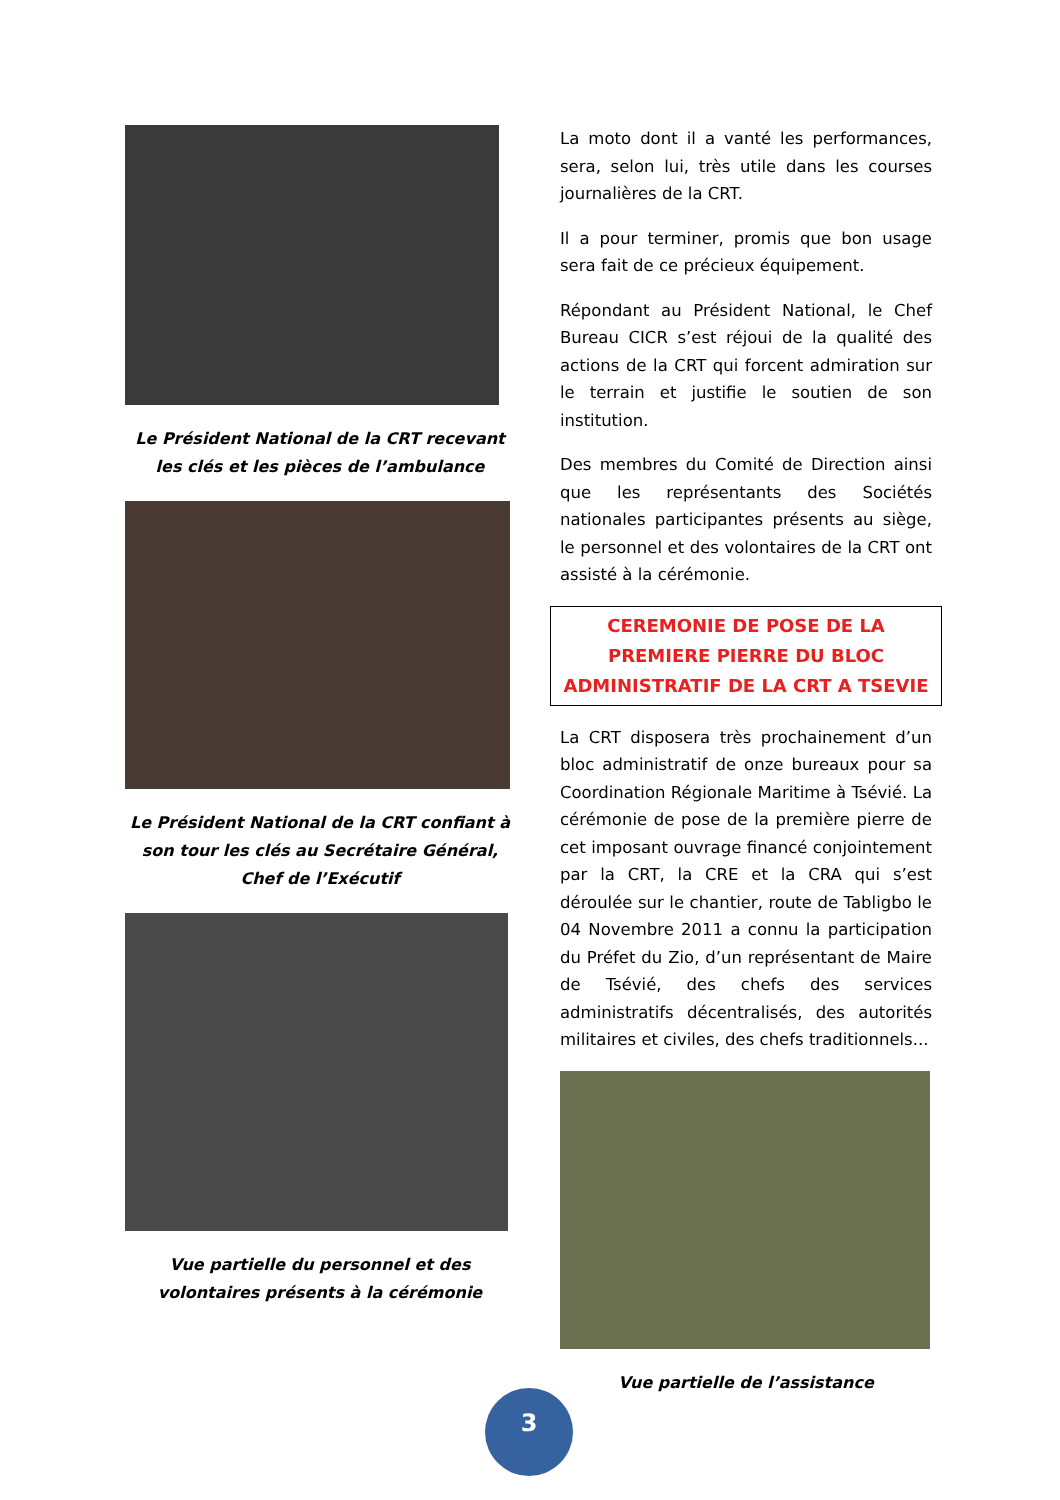Le Président National de la CRT recevant les clés et les pièces de l’ambulance
Le Président National de la CRT confiant à son tour les clés au Secrétaire Général, Chef de l’Exécutif
Vue partielle du personnel et des volontaires présents à la cérémonie
La moto dont il a vanté les performances, sera, selon lui, très utile dans les courses journalières de la CRT.
Il a pour terminer, promis que bon usage sera fait de ce précieux équipement.
Répondant au Président National, le Chef Bureau CICR s’est réjoui de la qualité des actions de la CRT qui forcent admiration sur le terrain et justifie le soutien de son institution.
Des membres du Comité de Direction ainsi que les représentants des Sociétés nationales participantes présents au siège, le personnel et des volontaires de la CRT ont assisté à la cérémonie.
CEREMONIE DE POSE DE LA PREMIERE PIERRE DU BLOC ADMINISTRATIF DE LA CRT A TSEVIE
La CRT disposera très prochainement d’un bloc administratif de onze bureaux pour sa Coordination Régionale Maritime à Tsévié. La cérémonie de pose de la première pierre de cet imposant ouvrage financé conjointement par la CRT, la CRE et la CRA qui s’est déroulée sur le chantier, route de Tabligbo le 04 Novembre 2011 a connu la participation du Préfet du Zio, d’un représentant de Maire de Tsévié, des chefs des services administratifs décentralisés, des autorités militaires et civiles, des chefs traditionnels...
Vue partielle de l’assistance
3